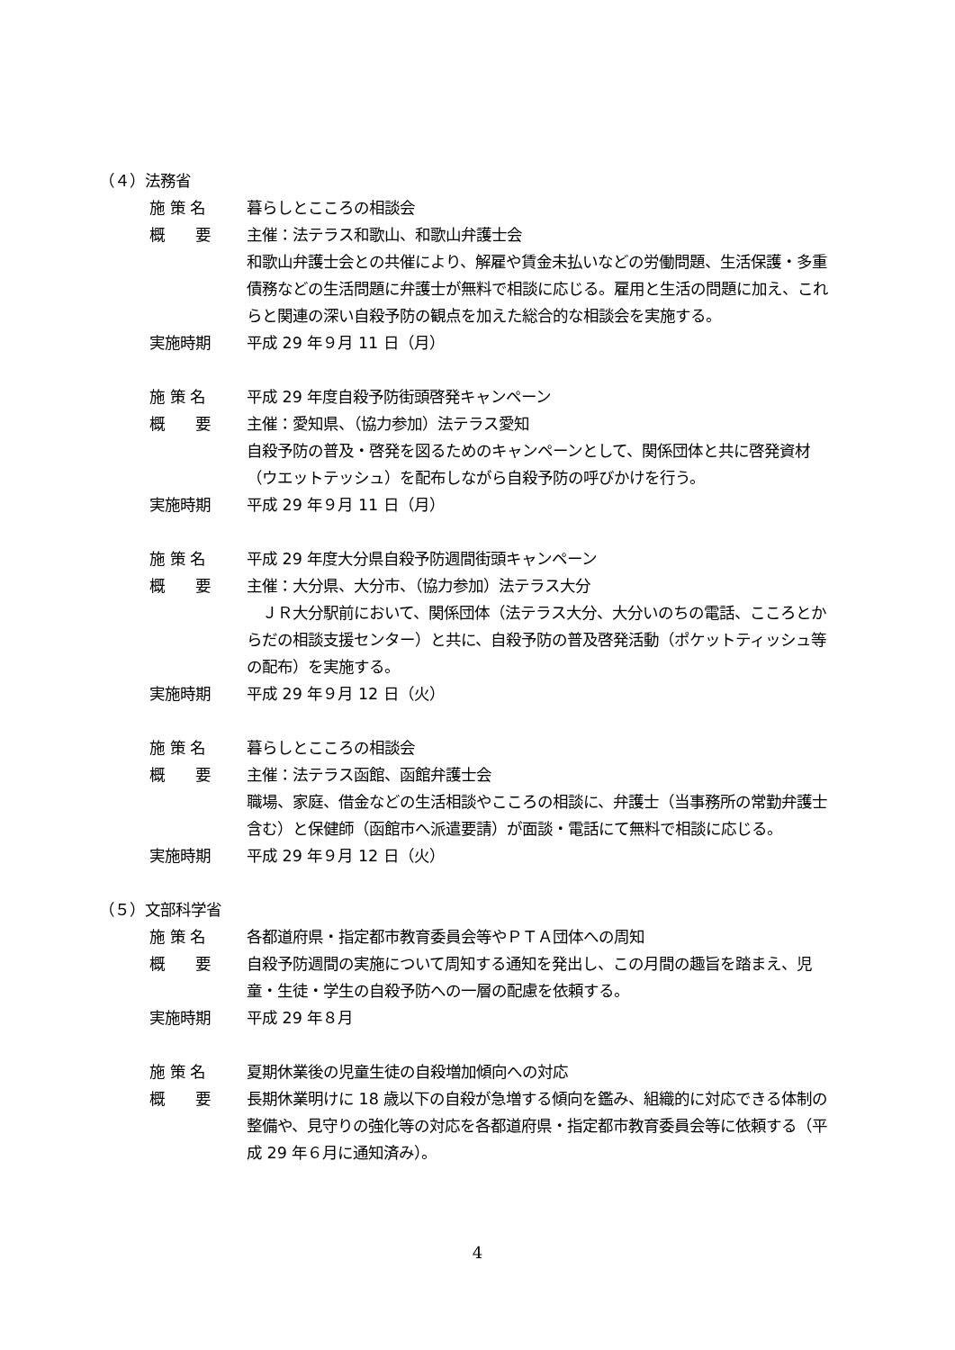（４）法務省
施 策 名 暮らしとこころの相談会
概　　要 主催：法テラス和歌山、和歌山弁護士会
和歌山弁護士会との共催により、解雇や賃金未払いなどの労働問題、生活保護・多重債務などの生活問題に弁護士が無料で相談に応じる。雇用と生活の問題に加え、これらと関連の深い自殺予防の観点を加えた総合的な相談会を実施する。
実施時期 平成 29 年９月 11 日（月）
施 策 名 平成 29 年度自殺予防街頭啓発キャンペーン
概　　要 主催：愛知県、（協力参加）法テラス愛知
自殺予防の普及・啓発を図るためのキャンペーンとして、関係団体と共に啓発資材（ウエットテッシュ）を配布しながら自殺予防の呼びかけを行う。
実施時期 平成 29 年９月 11 日（月）
施 策 名 平成 29 年度大分県自殺予防週間街頭キャンペーン
概　　要 主催：大分県、大分市、（協力参加）法テラス大分
　ＪＲ大分駅前において、関係団体（法テラス大分、大分いのちの電話、こころとからだの相談支援センター）と共に、自殺予防の普及啓発活動（ポケットティッシュ等の配布）を実施する。
実施時期 平成 29 年９月 12 日（火）
施 策 名 暮らしとこころの相談会
概　　要 主催：法テラス函館、函館弁護士会
職場、家庭、借金などの生活相談やこころの相談に、弁護士（当事務所の常勤弁護士含む）と保健師（函館市へ派遣要請）が面談・電話にて無料で相談に応じる。
実施時期 平成 29 年９月 12 日（火）
（５）文部科学省
施 策 名 各都道府県・指定都市教育委員会等やＰＴＡ団体への周知
概　　要 自殺予防週間の実施について周知する通知を発出し、この月間の趣旨を踏まえ、児童・生徒・学生の自殺予防への一層の配慮を依頼する。
実施時期 平成 29 年８月
施 策 名 夏期休業後の児童生徒の自殺増加傾向への対応
概　　要 長期休業明けに 18 歳以下の自殺が急増する傾向を鑑み、組織的に対応できる体制の整備や、見守りの強化等の対応を各都道府県・指定都市教育委員会等に依頼する（平成 29 年６月に通知済み）。
4